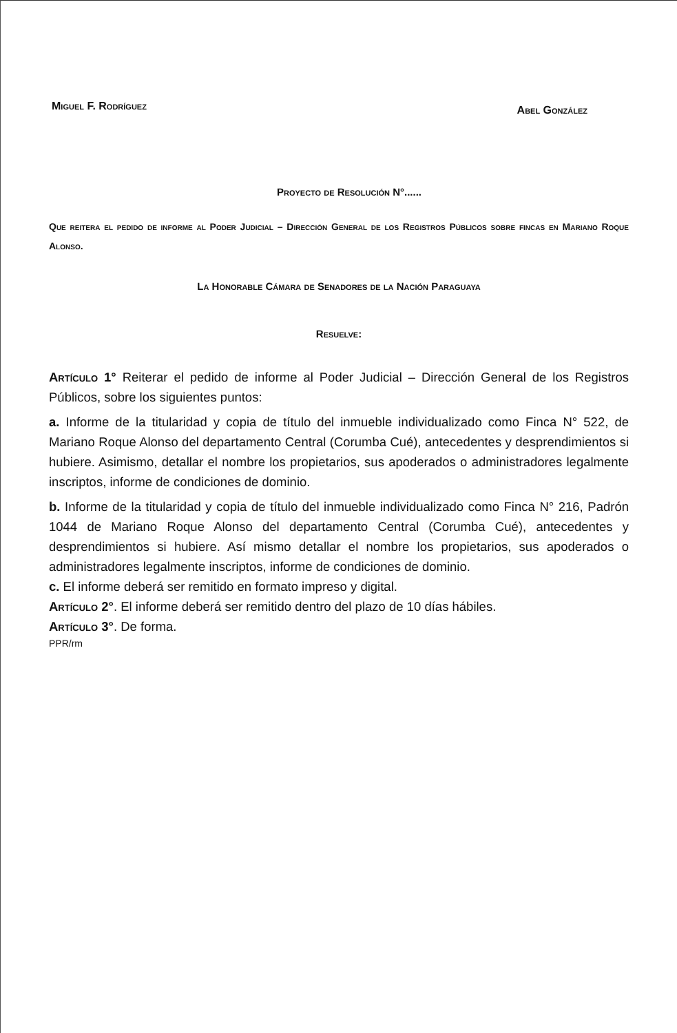Miguel F. Rodríguez Abel González
Proyecto de Resolución N°......
Que reitera el pedido de informe al Poder Judicial – Dirección General de los Registros Públicos sobre fincas en Mariano Roque Alonso.
La Honorable Cámara de Senadores de la Nación Paraguaya
Resuelve:
Artículo 1° Reiterar el pedido de informe al Poder Judicial – Dirección General de los Registros Públicos, sobre los siguientes puntos:
a. Informe de la titularidad y copia de título del inmueble individualizado como Finca N° 522, de Mariano Roque Alonso del departamento Central (Corumba Cué), antecedentes y desprendimientos si hubiere. Asimismo, detallar el nombre los propietarios, sus apoderados o administradores legalmente inscriptos, informe de condiciones de dominio.
b. Informe de la titularidad y copia de título del inmueble individualizado como Finca N° 216, Padrón 1044 de Mariano Roque Alonso del departamento Central (Corumba Cué), antecedentes y desprendimientos si hubiere. Así mismo detallar el nombre los propietarios, sus apoderados o administradores legalmente inscriptos, informe de condiciones de dominio.
c. El informe deberá ser remitido en formato impreso y digital.
Artículo 2°. El informe deberá ser remitido dentro del plazo de 10 días hábiles.
Artículo 3°. De forma.
PPR/rm